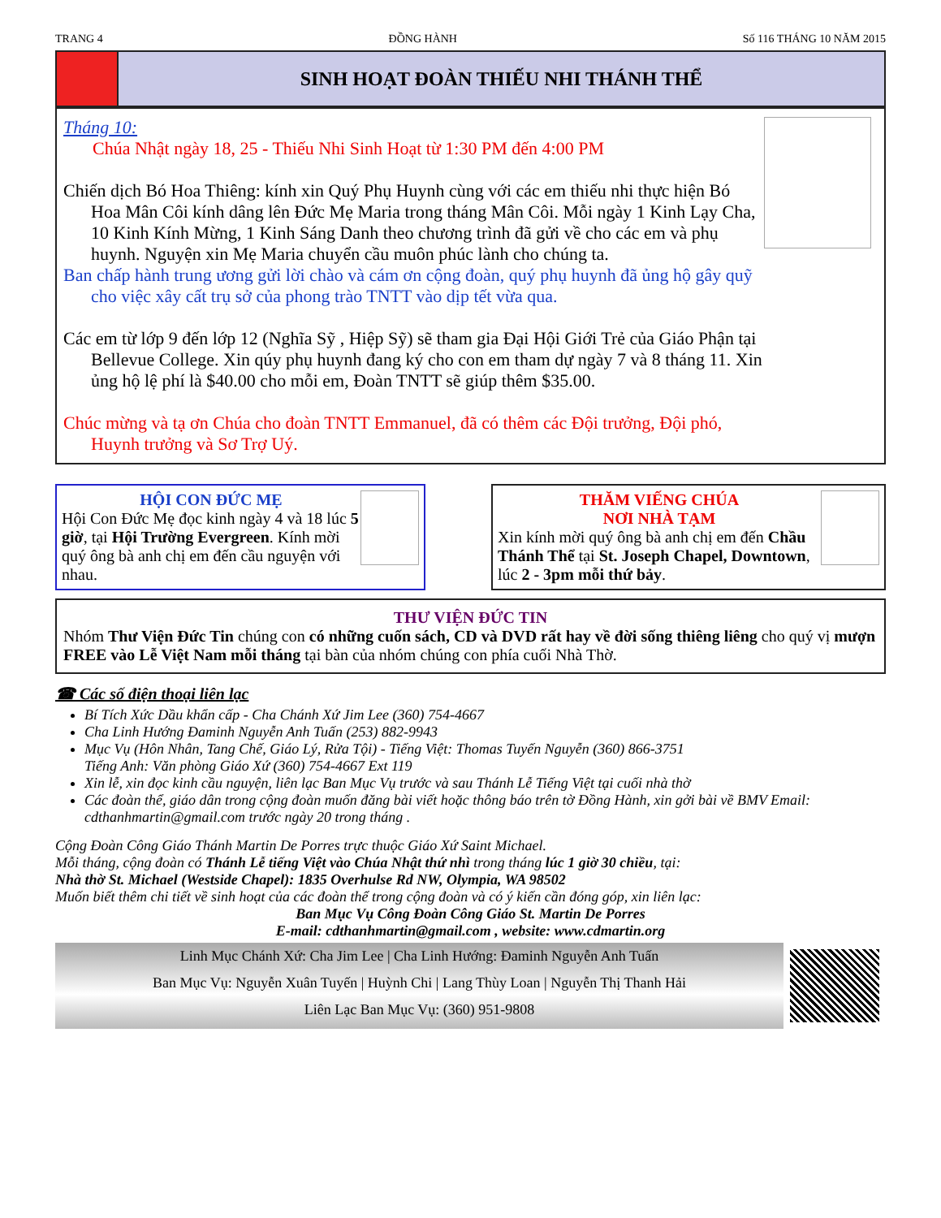TRANG 4 ĐỒNG HÀNH Số 116 THÁNG 10 NĂM 2015
SINH HOẠT ĐOÀN THIẾU NHI THÁNH THỂ
Tháng 10:
Chúa Nhật ngày 18, 25 - Thiếu Nhi Sinh Hoạt từ 1:30 PM đến 4:00 PM
Chiến dịch Bó Hoa Thiêng: kính xin Quý Phụ Huynh cùng với các em thiếu nhi thực hiện Bó Hoa Mân Côi kính dâng lên Đức Mẹ Maria trong tháng Mân Côi. Mỗi ngày 1 Kinh Lạy Cha, 10 Kinh Kính Mừng, 1 Kinh Sáng Danh theo chương trình đã gửi về cho các em và phụ huynh. Nguyện xin Mẹ Maria chuyển cầu muôn phúc lành cho chúng ta.
Ban chấp hành trung ương gửi lời chào và cám ơn cộng đoàn, quý phụ huynh đã ủng hộ gây quỹ cho việc xây cất trụ sở của phong trào TNTT vào dịp tết vừa qua.
Các em từ lớp 9 đến lớp 12 (Nghĩa Sỹ , Hiệp Sỹ) sẽ tham gia Đại Hội Giới Trẻ của Giáo Phận tại Bellevue College. Xin qúy phụ huynh đang ký cho con em tham dự ngày 7 và 8 tháng 11. Xin ủng hộ lệ phí là $40.00 cho mỗi em, Đoàn TNTT sẽ giúp thêm $35.00.
Chúc mừng và tạ ơn Chúa cho đoàn TNTT Emmanuel, đã có thêm các Đội trưởng, Đội phó, Huynh trưởng và Sơ Trợ Uý.
HỘI CON ĐỨC MẸ
Hội Con Đức Mẹ đọc kinh ngày 4 và 18 lúc 5 giờ, tại Hội Trường Evergreen. Kính mời quý ông bà anh chị em đến cầu nguyện với nhau.
THĂM VIẾNG CHÚA
NƠI NHÀ TẠM
Xin kính mời quý ông bà anh chị em đến Chầu Thánh Thể tại St. Joseph Chapel, Downtown, lúc 2 - 3pm mỗi thứ bảy.
THƯ VIỆN ĐỨC TIN
Nhóm Thư Viện Đức Tin chúng con có những cuốn sách, CD và DVD rất hay về đời sống thiêng liêng cho quý vị mượn FREE vào Lễ Việt Nam mỗi tháng tại bàn của nhóm chúng con phía cuối Nhà Thờ.
☎ Các số điện thoại liên lạc
Bí Tích Xức Dầu khẩn cấp - Cha Chánh Xứ Jim Lee (360) 754-4667
Cha Linh Hướng Đaminh Nguyễn Anh Tuấn (253) 882-9943
Mục Vụ (Hôn Nhân, Tang Chế, Giáo Lý, Rửa Tội) - Tiếng Việt: Thomas Tuyến Nguyễn (360) 866-3751
Tiếng Anh: Văn phòng Giáo Xứ (360) 754-4667 Ext 119
Xin lễ, xin đọc kinh cầu nguyện, liên lạc Ban Mục Vụ trước và sau Thánh Lễ Tiếng Việt tại cuối nhà thờ
Các đoàn thể, giáo dân trong cộng đoàn muốn đăng bài viết hoặc thông báo trên tờ Đồng Hành, xin gởi bài về BMV Email: cdthanhmartin@gmail.com trước ngày 20 trong tháng .
Cộng Đoàn Công Giáo Thánh Martin De Porres trực thuộc Giáo Xứ Saint Michael.
Mỗi tháng, cộng đoàn có Thánh Lễ tiếng Việt vào Chúa Nhật thứ nhì trong tháng lúc 1 giờ 30 chiều, tại:
Nhà thờ St. Michael (Westside Chapel): 1835 Overhulse Rd NW, Olympia, WA 98502
Muốn biết thêm chi tiết về sinh hoạt của các đoàn thể trong cộng đoàn và có ý kiến cần đóng góp, xin liên lạc:
Ban Mục Vụ Công Đoàn Công Giáo St. Martin De Porres
E-mail: cdthanhmartin@gmail.com , website: www.cdmartin.org
Linh Mục Chánh Xứ: Cha Jim Lee | Cha Linh Hướng: Đaminh Nguyễn Anh Tuấn
Ban Mục Vụ: Nguyễn Xuân Tuyến | Huỳnh Chi | Lang Thùy Loan | Nguyễn Thị Thanh Hải
Liên Lạc Ban Mục Vụ: (360) 951-9808